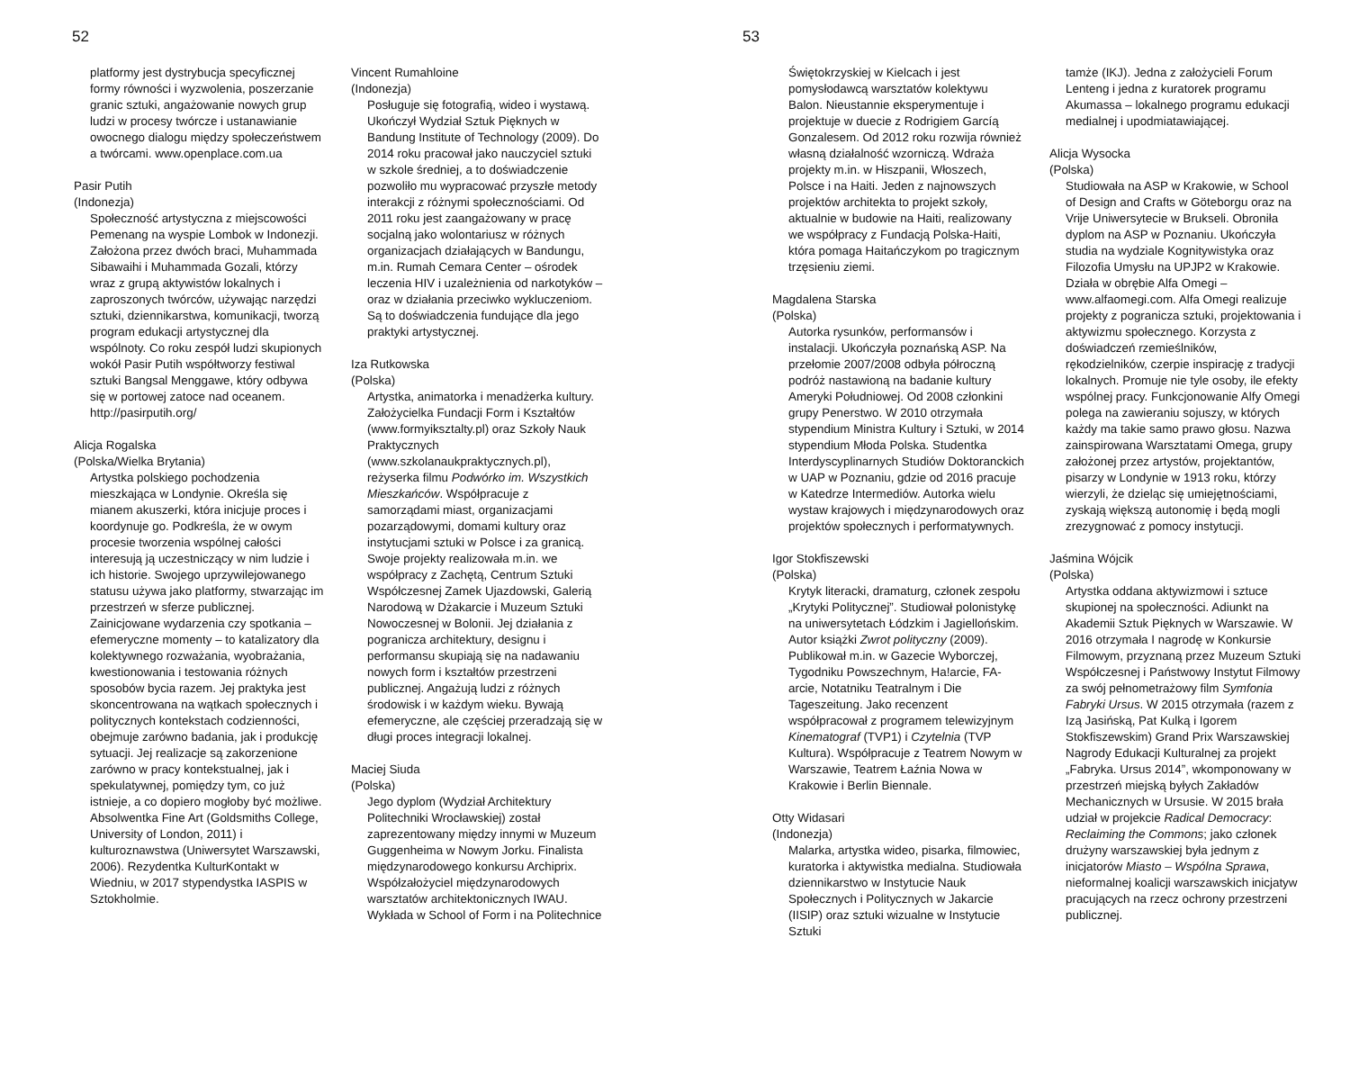52
platformy jest dystrybucja specyficznej formy równości i wyzwolenia, poszerzanie granic sztuki, angażowanie nowych grup ludzi w procesy twórcze i ustanawianie owocnego dialogu między społeczeństwem a twórcami. www.openplace.com.ua
Pasir Putih
(Indonezja)
Społeczność artystyczna z miejscowości Pemenang na wyspie Lombok w Indonezji. Założona przez dwóch braci, Muhammada Sibawaihi i Muhammada Gozali, którzy wraz z grupą aktywistów lokalnych i zaproszonych twórców, używając narzędzi sztuki, dziennikarstwa, komunikacji, tworzą program edukacji artystycznej dla wspólnoty. Co roku zespół ludzi skupionych wokół Pasir Putih współtworzy festiwal sztuki Bangsal Menggawe, który odbywa się w portowej zatoce nad oceanem. http://pasirputih.org/
Alicja Rogalska
(Polska/Wielka Brytania)
Artystka polskiego pochodzenia mieszkająca w Londynie. Określa się mianem akuszerki, która inicjuje proces i koordynuje go. Podkreśla, że w owym procesie tworzenia wspólnej całości interesują ją uczestniczący w nim ludzie i ich historie. Swojego uprzywilejowanego statusu używa jako platformy, stwarzając im przestrzeń w sferze publicznej. Zainicjowane wydarzenia czy spotkania – efemeryczne momenty – to katalizatory dla kolektywnego rozważania, wyobrażania, kwestionowania i testowania różnych sposobów bycia razem. Jej praktyka jest skoncentrowana na wątkach społecznych i politycznych kontekstach codzienności, obejmuje zarówno badania, jak i produkcję sytuacji. Jej realizacje są zakorzenione zarówno w pracy kontekstualnej, jak i spekulatywnej, pomiędzy tym, co już istnieje, a co dopiero mogłoby być możliwe. Absolwentka Fine Art (Goldsmiths College, University of London, 2011) i kulturoznawstwa (Uniwersytet Warszawski, 2006). Rezydentka KulturKontakt w Wiedniu, w 2017 stypendystka IASPIS w Sztokholmie.
Vincent Rumahloine
(Indonezja)
Posługuje się fotografią, wideo i wystawą. Ukończył Wydział Sztuk Pięknych w Bandung Institute of Technology (2009). Do 2014 roku pracował jako nauczyciel sztuki w szkole średniej, a to doświadczenie pozwoliło mu wypracować przyszłe metody interakcji z różnymi społecznościami. Od 2011 roku jest zaangażowany w pracę socjalną jako wolontariusz w różnych organizacjach działających w Bandungu, m.in. Rumah Cemara Center – ośrodek leczenia HIV i uzależnienia od narkotyków – oraz w działania przeciwko wykluczeniom. Są to doświadczenia fundujące dla jego praktyki artystycznej.
Iza Rutkowska
(Polska)
Artystka, animatorka i menadżerka kultury. Założycielka Fundacji Form i Kształtów (www.formyiksztalty.pl) oraz Szkoły Nauk Praktycznych (www.szkolanaukpraktycznych.pl), reżyserka filmu Podwórko im. Wszystkich Mieszkańców. Współpracuje z samorządami miast, organizacjami pozarządowymi, domami kultury oraz instytucjami sztuki w Polsce i za granicą. Swoje projekty realizowała m.in. we współpracy z Zachętą, Centrum Sztuki Współczesnej Zamek Ujazdowski, Galerią Narodową w Dżakarcie i Muzeum Sztuki Nowoczesnej w Bolonii. Jej działania z pogranicza architektury, designu i performansu skupiają się na nadawaniu nowych form i kształtów przestrzeni publicznej. Angażują ludzi z różnych środowisk i w każdym wieku. Bywają efemeryczne, ale częściej przeradzają się w długi proces integracji lokalnej.
Maciej Siuda
(Polska)
Jego dyplom (Wydział Architektury Politechniki Wrocławskiej) został zaprezentowany między innymi w Muzeum Guggenheima w Nowym Jorku. Finalista międzynarodowego konkursu Archiprix. Współzałożyciel międzynarodowych warsztatów architektonicznych IWAU. Wykłada w School of Form i na Politechnice
53
Świętokrzyskiej w Kielcach i jest pomysłodawcą warsztatów kolektywu Balon. Nieustannie eksperymentuje i projektuje w duecie z Rodrigiem Garcíą Gonzalesem. Od 2012 roku rozwija również własną działalność wzorniczą. Wdraża projekty m.in. w Hiszpanii, Włoszech, Polsce i na Haiti. Jeden z najnowszych projektów architekta to projekt szkoły, aktualnie w budowie na Haiti, realizowany we współpracy z Fundacją Polska-Haiti, która pomaga Haitańczykom po tragicznym trzęsieniu ziemi.
Magdalena Starska
(Polska)
Autorka rysunków, performansów i instalacji. Ukończyła poznańską ASP. Na przełomie 2007/2008 odbyła półroczną podróż nastawioną na badanie kultury Ameryki Południowej. Od 2008 członkini grupy Penerstwo. W 2010 otrzymała stypendium Ministra Kultury i Sztuki, w 2014 stypendium Młoda Polska. Studentka Interdyscyplinarnych Studiów Doktoranckich w UAP w Poznaniu, gdzie od 2016 pracuje w Katedrze Intermediów. Autorka wielu wystaw krajowych i międzynarodowych oraz projektów społecznych i performatywnych.
Igor Stokfiszewski
(Polska)
Krytyk literacki, dramaturg, członek zespołu „Krytyki Politycznej”. Studiował polonistykę na uniwersytetach Łódzkim i Jagiellońskim. Autor książki Zwrot polityczny (2009). Publikował m.in. w Gazecie Wyborczej, Tygodniku Powszechnym, Ha!arcie, FA-arcie, Notatniku Teatralnym i Die Tageszeitung. Jako recenzent współpracował z programem telewizyjnym Kinematograf (TVP1) i Czytelnia (TVP Kultura). Współpracuje z Teatrem Nowym w Warszawie, Teatrem Łaźnia Nowa w Krakowie i Berlin Biennale.
Otty Widasari
(Indonezja)
Malarka, artystka wideo, pisarka, filmowiec, kuratorka i aktywistka medialna. Studiowała dziennikarstwo w Instytucie Nauk Społecznych i Politycznych w Jakarcie (IISIP) oraz sztuki wizualne w Instytucie Sztuki
tamże (IKJ). Jedna z założycieli Forum Lenteng i jedna z kuratorek programu Akumassa – lokalnego programu edukacji medialnej i upodmiatawiającej.
Alicja Wysocka
(Polska)
Studiowała na ASP w Krakowie, w School of Design and Crafts w Göteborgu oraz na Vrije Uniwersytecie w Brukseli. Obroniła dyplom na ASP w Poznaniu. Ukończyła studia na wydziale Kognitywistyka oraz Filozofia Umysłu na UPJP2 w Krakowie. Działa w obrębie Alfa Omegi – www.alfaomegi.com. Alfa Omegi realizuje projekty z pogranicza sztuki, projektowania i aktywizmu społecznego. Korzysta z doświadczeń rzemieślników, rękodzielników, czerpie inspirację z tradycji lokalnych. Promuje nie tyle osoby, ile efekty wspólnej pracy. Funkcjonowanie Alfy Omegi polega na zawieraniu sojuszy, w których każdy ma takie samo prawo głosu. Nazwa zainspirowana Warsztatami Omega, grupy założonej przez artystów, projektantów, pisarzy w Londynie w 1913 roku, którzy wierzyli, że dzieląc się umiejętnościami, zyskają większą autonomię i będą mogli zrezygnować z pomocy instytucji.
Jaśmina Wójcik
(Polska)
Artystka oddana aktywizmowi i sztuce skupionej na społeczności. Adiunkt na Akademii Sztuk Pięknych w Warszawie. W 2016 otrzymała I nagrodę w Konkursie Filmowym, przyznaną przez Muzeum Sztuki Współczesnej i Państwowy Instytut Filmowy za swój pełnometrażowy film Symfonia Fabryki Ursus. W 2015 otrzymała (razem z Izą Jasińską, Pat Kulką i Igorem Stokfiszewskim) Grand Prix Warszawskiej Nagrody Edukacji Kulturalnej za projekt „Fabryka. Ursus 2014”, wkomponowany w przestrzeń miejską byłych Zakładów Mechanicznych w Ursusie. W 2015 brała udział w projekcie Radical Democracy: Reclaiming the Commons; jako członek drużyny warszawskiej była jednym z inicjatorów Miasto – Wspólna Sprawa, nieformalnej koalicji warszawskich inicjatyw pracujących na rzecz ochrony przestrzeni publicznej.